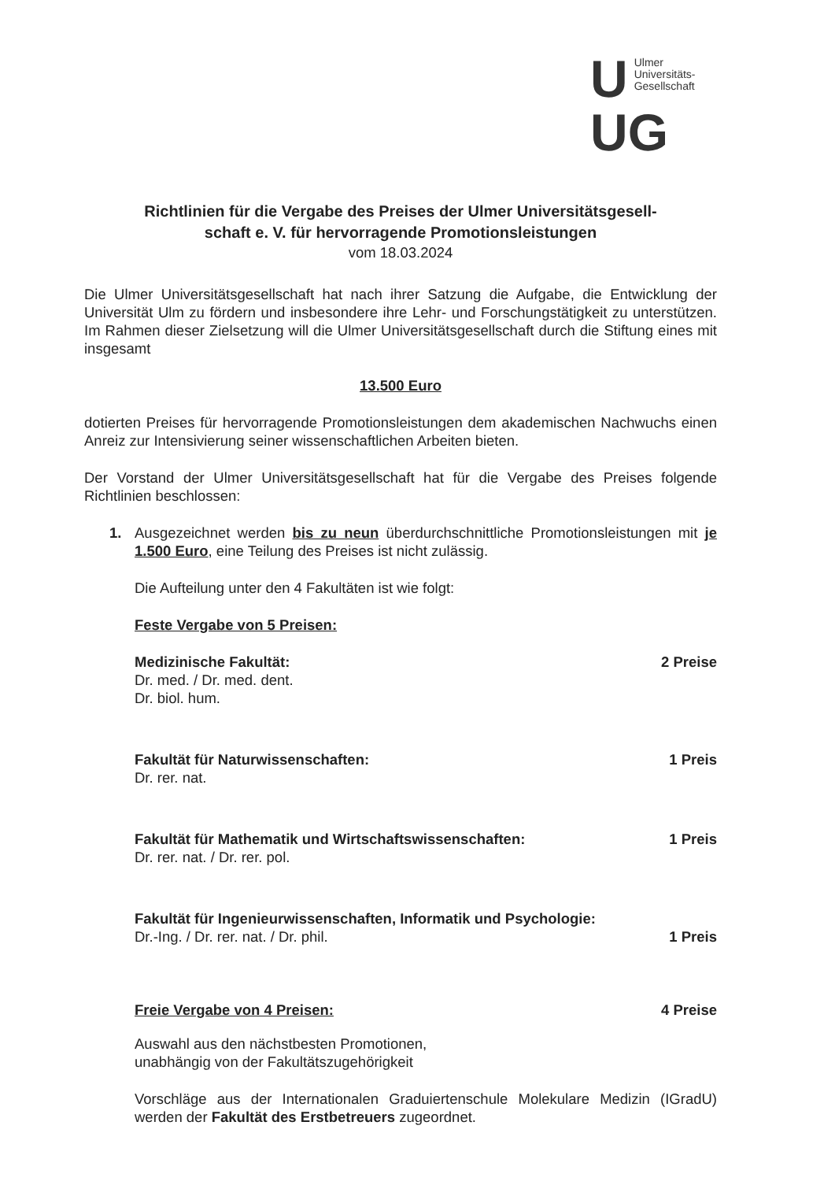U
Ulmer
Universitäts-
Gesellschaft
UG
Richtlinien für die Vergabe des Preises der Ulmer Universitätsgesell-
schaft e. V. für hervorragende Promotionsleistungen
vom 18.03.2024
Die Ulmer Universitätsgesellschaft hat nach ihrer Satzung die Aufgabe, die Entwick­lung der Universität Ulm zu fördern und insbesondere ihre Lehr- und Forschungstä­tigkeit zu unterstützen. Im Rahmen dieser Zielsetzung will die Ulmer Universitäts­gesellschaft durch die Stiftung eines mit insgesamt
13.500 Euro
dotierten Preises für hervorragende Promotionsleistungen dem akademischen Nachwuchs einen Anreiz zur Intensivierung seiner wissenschaftlichen Arbeiten bie­ten.
Der Vorstand der Ulmer Universitätsgesellschaft hat für die Vergabe des Preises folgende Richtlinien beschlossen:
1. Ausgezeichnet werden bis zu neun überdurchschnittliche Promotionsleistun­gen mit je 1.500 Euro, eine Teilung des Preises ist nicht zulässig.
Die Aufteilung unter den 4 Fakultäten ist wie folgt:
Feste Vergabe von 5 Preisen:
Medizinische Fakultät: 2 Preise
Dr. med. / Dr. med. dent.
Dr. biol. hum.
Fakultät für Naturwissenschaften: 1 Preis
Dr. rer. nat.
Fakultät für Mathematik und Wirtschaftswissenschaften: 1 Preis
Dr. rer. nat. / Dr. rer. pol.
Fakultät für Ingenieurwissenschaften, Informatik und Psychologie:
Dr.-Ing. / Dr. rer. nat. / Dr. phil. 1 Preis
Freie Vergabe von 4 Preisen: 4 Preise
Auswahl aus den nächstbesten Promotionen,
unabhängig von der Fakultätszugehörigkeit
Vorschläge aus der Internationalen Graduiertenschule Molekulare Medizin (IGradU) werden der Fakultät des Erstbetreuers zugeordnet.